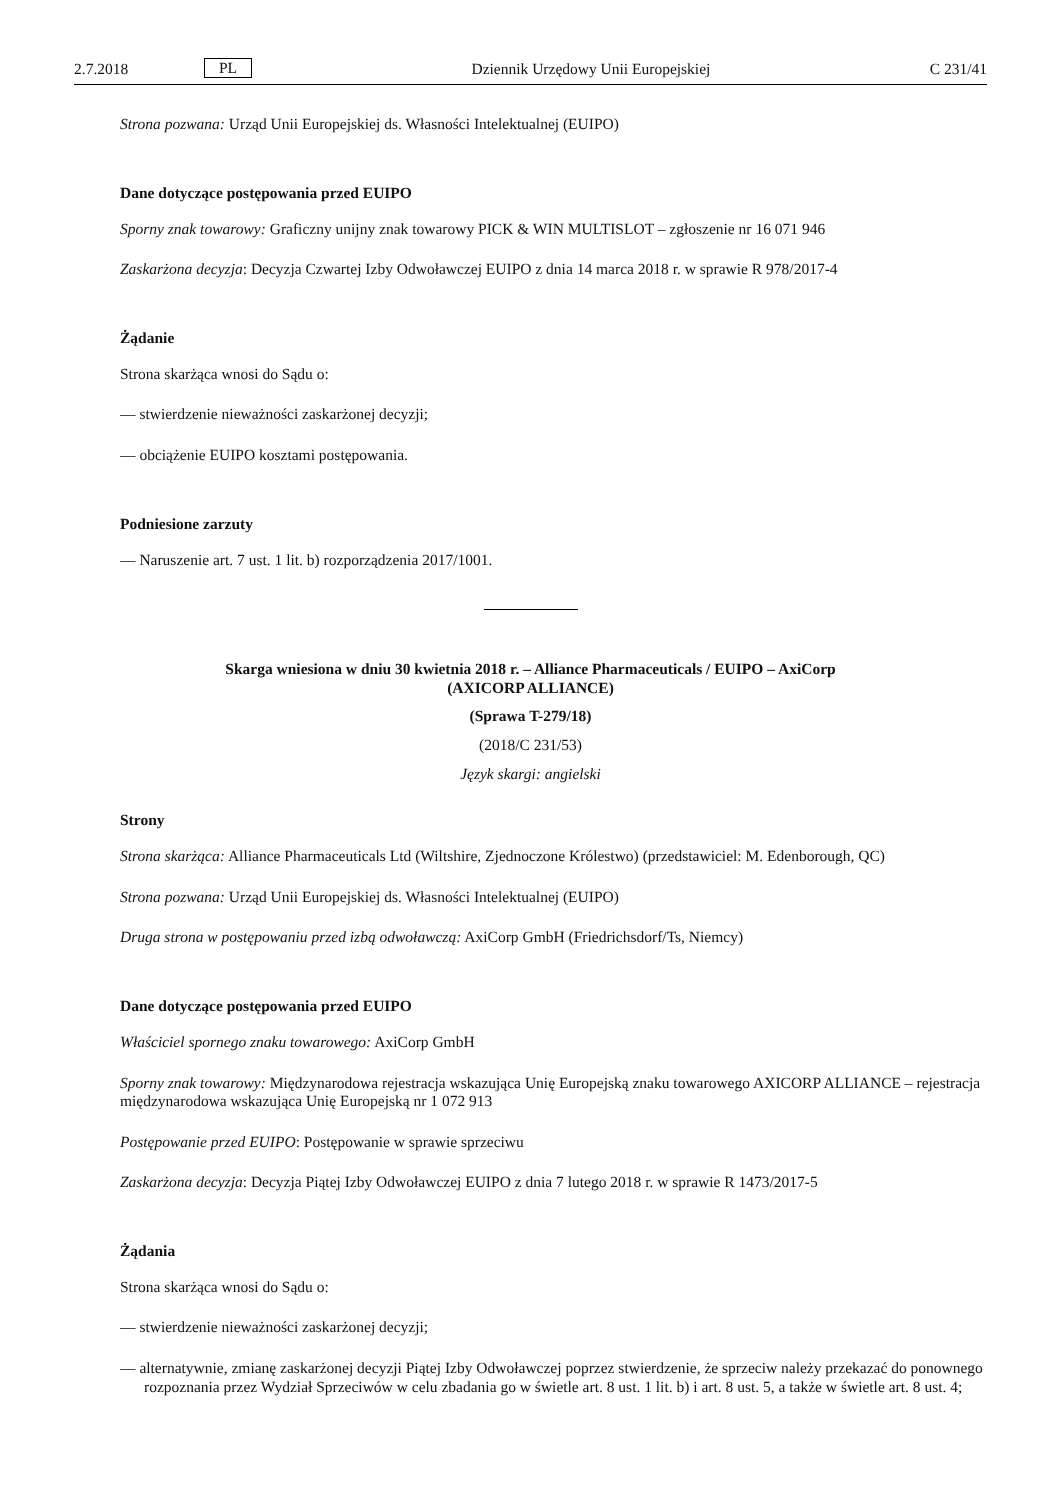2.7.2018 PL Dziennik Urzędowy Unii Europejskiej C 231/41
Strona pozwana: Urząd Unii Europejskiej ds. Własności Intelektualnej (EUIPO)
Dane dotyczące postępowania przed EUIPO
Sporny znak towarowy: Graficzny unijny znak towarowy PICK & WIN MULTISLOT – zgłoszenie nr 16 071 946
Zaskarżona decyzja: Decyzja Czwartej Izby Odwoławczej EUIPO z dnia 14 marca 2018 r. w sprawie R 978/2017-4
Żądanie
Strona skarżąca wnosi do Sądu o:
— stwierdzenie nieważności zaskarżonej decyzji;
— obciążenie EUIPO kosztami postępowania.
Podniesione zarzuty
— Naruszenie art. 7 ust. 1 lit. b) rozporządzenia 2017/1001.
Skarga wniesiona w dniu 30 kwietnia 2018 r. – Alliance Pharmaceuticals / EUIPO – AxiCorp
(AXICORP ALLIANCE)
(Sprawa T-279/18)
(2018/C 231/53)
Język skargi: angielski
Strony
Strona skarżąca: Alliance Pharmaceuticals Ltd (Wiltshire, Zjednoczone Królestwo) (przedstawiciel: M. Edenborough, QC)
Strona pozwana: Urząd Unii Europejskiej ds. Własności Intelektualnej (EUIPO)
Druga strona w postępowaniu przed izbą odwoławczą: AxiCorp GmbH (Friedrichsdorf/Ts, Niemcy)
Dane dotyczące postępowania przed EUIPO
Właściciel spornego znaku towarowego: AxiCorp GmbH
Sporny znak towarowy: Międzynarodowa rejestracja wskazująca Unię Europejską znaku towarowego AXICORP ALLIANCE – rejestracja międzynarodowa wskazująca Unię Europejską nr 1 072 913
Postępowanie przed EUIPO: Postępowanie w sprawie sprzeciwu
Zaskarżona decyzja: Decyzja Piątej Izby Odwoławczej EUIPO z dnia 7 lutego 2018 r. w sprawie R 1473/2017-5
Żądania
Strona skarżąca wnosi do Sądu o:
— stwierdzenie nieważności zaskarżonej decyzji;
— alternatywnie, zmianę zaskarżonej decyzji Piątej Izby Odwoławczej poprzez stwierdzenie, że sprzeciw należy przekazać do ponownego rozpoznania przez Wydział Sprzeciwów w celu zbadania go w świetle art. 8 ust. 1 lit. b) i art. 8 ust. 5, a także w świetle art. 8 ust. 4;